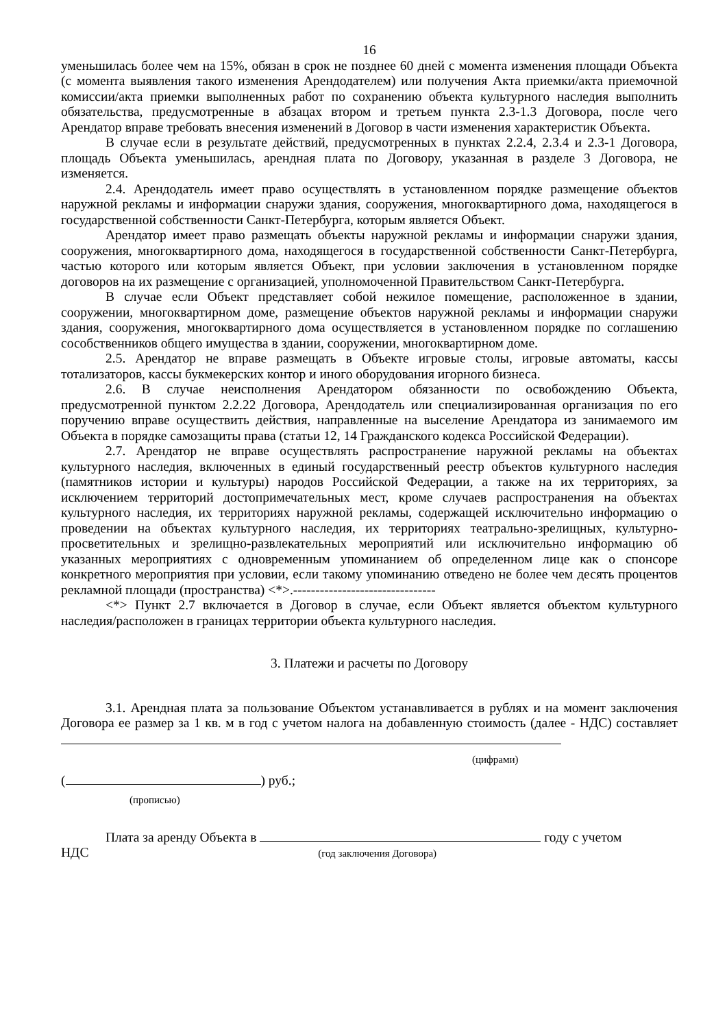16
уменьшилась более чем на 15%, обязан в срок не позднее 60 дней с момента изменения площади Объекта (с момента выявления такого изменения Арендодателем) или получения Акта приемки/акта приемочной комиссии/акта приемки выполненных работ по сохранению объекта культурного наследия выполнить обязательства, предусмотренные в абзацах втором и третьем пункта 2.3-1.3 Договора, после чего Арендатор вправе требовать внесения изменений в Договор в части изменения характеристик Объекта.
В случае если в результате действий, предусмотренных в пунктах 2.2.4, 2.3.4 и 2.3-1 Договора, площадь Объекта уменьшилась, арендная плата по Договору, указанная в разделе 3 Договора, не изменяется.
2.4. Арендодатель имеет право осуществлять в установленном порядке размещение объектов наружной рекламы и информации снаружи здания, сооружения, многоквартирного дома, находящегося в государственной собственности Санкт-Петербурга, которым является Объект.
Арендатор имеет право размещать объекты наружной рекламы и информации снаружи здания, сооружения, многоквартирного дома, находящегося в государственной собственности Санкт-Петербурга, частью которого или которым является Объект, при условии заключения в установленном порядке договоров на их размещение с организацией, уполномоченной Правительством Санкт-Петербурга.
В случае если Объект представляет собой нежилое помещение, расположенное в здании, сооружении, многоквартирном доме, размещение объектов наружной рекламы и информации снаружи здания, сооружения, многоквартирного дома осуществляется в установленном порядке по соглашению сособственников общего имущества в здании, сооружении, многоквартирном доме.
2.5. Арендатор не вправе размещать в Объекте игровые столы, игровые автоматы, кассы тотализаторов, кассы букмекерских контор и иного оборудования игорного бизнеса.
2.6. В случае неисполнения Арендатором обязанности по освобождению Объекта, предусмотренной пунктом 2.2.22 Договора, Арендодатель или специализированная организация по его поручению вправе осуществить действия, направленные на выселение Арендатора из занимаемого им Объекта в порядке самозащиты права (статьи 12, 14 Гражданского кодекса Российской Федерации).
2.7. Арендатор не вправе осуществлять распространение наружной рекламы на объектах культурного наследия, включенных в единый государственный реестр объектов культурного наследия (памятников истории и культуры) народов Российской Федерации, а также на их территориях, за исключением территорий достопримечательных мест, кроме случаев распространения на объектах культурного наследия, их территориях наружной рекламы, содержащей исключительно информацию о проведении на объектах культурного наследия, их территориях театрально-зрелищных, культурно-просветительных и зрелищно-развлекательных мероприятий или исключительно информацию об указанных мероприятиях с одновременным упоминанием об определенном лице как о спонсоре конкретного мероприятия при условии, если такому упоминанию отведено не более чем десять процентов рекламной площади (пространства) <*>.--------------------------------
<*> Пункт 2.7 включается в Договор в случае, если Объект является объектом культурного наследия/расположен в границах территории объекта культурного наследия.
3. Платежи и расчеты по Договору
3.1. Арендная плата за пользование Объектом устанавливается в рублях и на момент заключения Договора ее размер за 1 кв. м в год с учетом налога на добавленную стоимость (далее - НДС) составляет
(цифрами)
( ) руб.;
(прописью)
Плата за аренду Объекта в году с учетом
НДС (год заключения Договора)